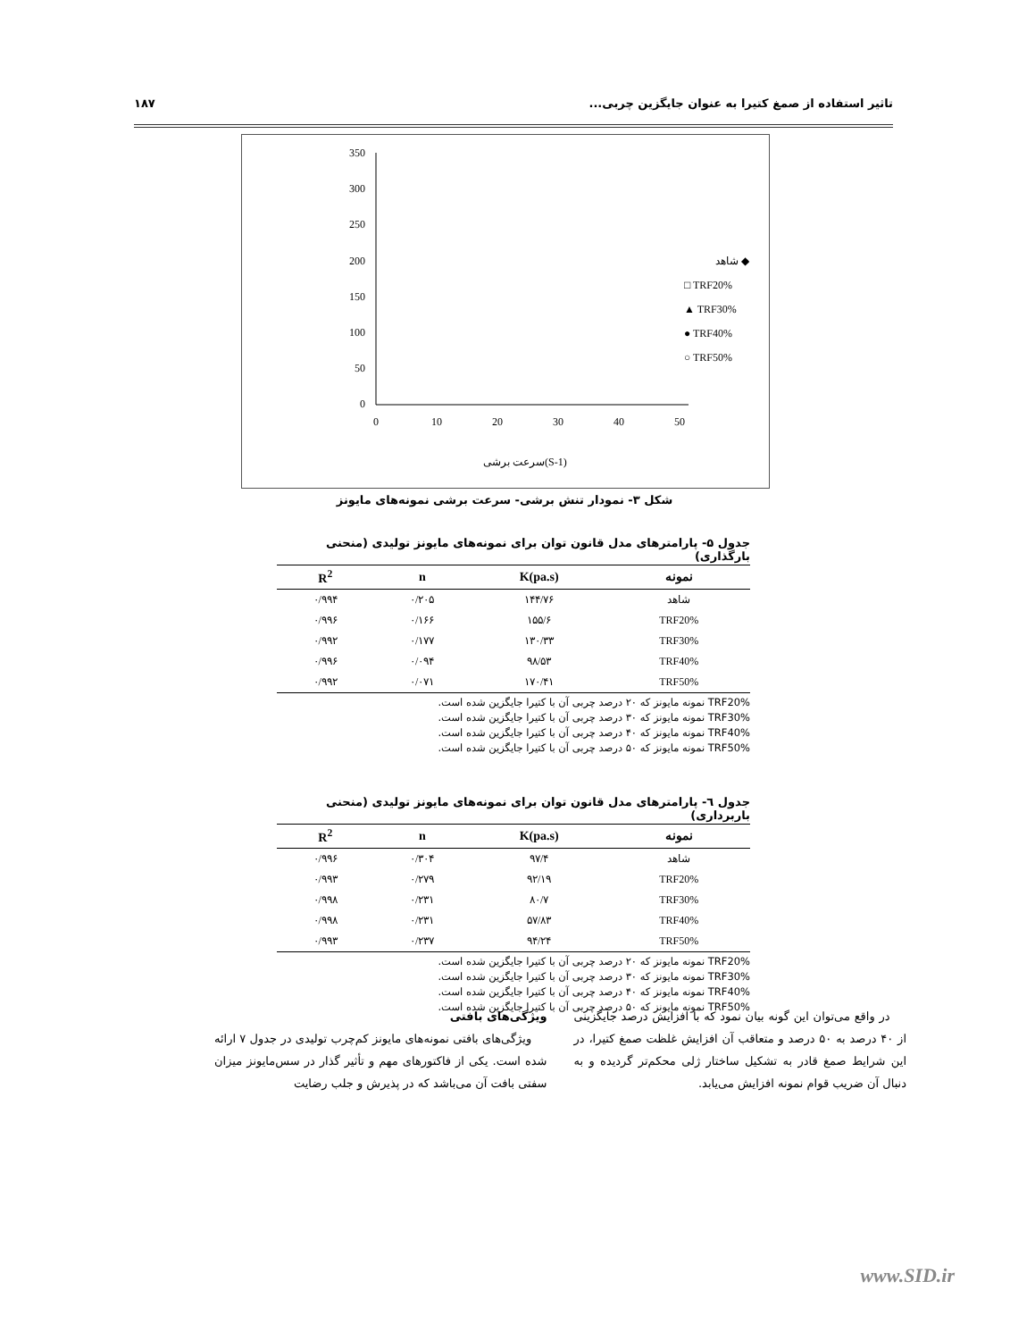تاثیر استفاده از صمغ کتیرا به عنوان جایگزین چربی... ۱۸۷
350
300
250
200
150
100
50
0
0
10
20
30
40
50
سرعت برشی(S-1)
شاهد ◆
□ TRF20%
▲ TRF30%
● TRF40%
○ TRF50%
شکل ۳- نمودار تنش برشی- سرعت برشی نمونه‌های مایونز
جدول ۵- پارامترهای مدل قانون توان برای نمونه‌های مایونز تولیدی (منحنی بارگذاری)
| نمونه | K(pa.s) | n | R<sup>2</sup> |
| --- | --- | --- | --- |
| شاهد | ۱۴۴/۷۶ | ۰/۲۰۵ | ۰/۹۹۴ |
| TRF20% | ۱۵۵/۶ | ۰/۱۶۶ | ۰/۹۹۶ |
| TRF30% | ۱۳۰/۳۳ | ۰/۱۷۷ | ۰/۹۹۲ |
| TRF40% | ۹۸/۵۳ | ۰/۰۹۴ | ۰/۹۹۶ |
| TRF50% | ۱۷۰/۴۱ | ۰/۰۷۱ | ۰/۹۹۲ |
TRF20% نمونه مایونز که ۲۰ درصد چربی آن با کتیرا جایگزین شده است.
TRF30% نمونه مایونز که ۳۰ درصد چربی آن با کتیرا جایگزین شده است.
TRF40% نمونه مایونز که ۴۰ درصد چربی آن با کتیرا جایگزین شده است.
TRF50% نمونه مایونز که ۵۰ درصد چربی آن با کتیرا جایگزین شده است.
جدول ٦- پارامترهای مدل قانون توان برای نمونه‌های مایونز تولیدی (منحنی باربرداری)
| نمونه | K(pa.s) | n | R<sup>2</sup> |
| --- | --- | --- | --- |
| شاهد | ۹۷/۴ | ۰/۳۰۴ | ۰/۹۹۶ |
| TRF20% | ۹۲/۱۹ | ۰/۲۷۹ | ۰/۹۹۳ |
| TRF30% | ۸۰/۷ | ۰/۲۳۱ | ۰/۹۹۸ |
| TRF40% | ۵۷/۸۳ | ۰/۲۳۱ | ۰/۹۹۸ |
| TRF50% | ۹۴/۲۴ | ۰/۲۳۷ | ۰/۹۹۳ |
TRF20% نمونه مایونز که ۲۰ درصد چربی آن با کتیرا جایگزین شده است.
TRF30% نمونه مایونز که ۳۰ درصد چربی آن با کتیرا جایگزین شده است.
TRF40% نمونه مایونز که ۴۰ درصد چربی آن با کتیرا جایگزین شده است.
TRF50% نمونه مایونز که ۵۰ درصد چربی آن با کتیرا جایگزین شده است.
در واقع می‌توان این گونه بیان نمود که با افزایش درصد جایگزینی از ۴۰ درصد به ۵۰ درصد و متعاقب آن افزایش غلظت صمغ کتیرا، در این شرایط صمغ قادر به تشکیل ساختار ژلی محکم‌تر گردیده و به دنبال آن ضریب قوام نمونه افزایش می‌یابد.
ویژگی‌های بافتی
ویژگی‌های بافتی نمونه‌های مایونز کم‌چرب تولیدی در جدول ۷ ارائه شده است. یکی از فاکتورهای مهم و تأثیر گذار در سس‌مایونز میزان سفتی بافت آن می‌باشد که در پذیرش و جلب رضایت
www.SID.ir